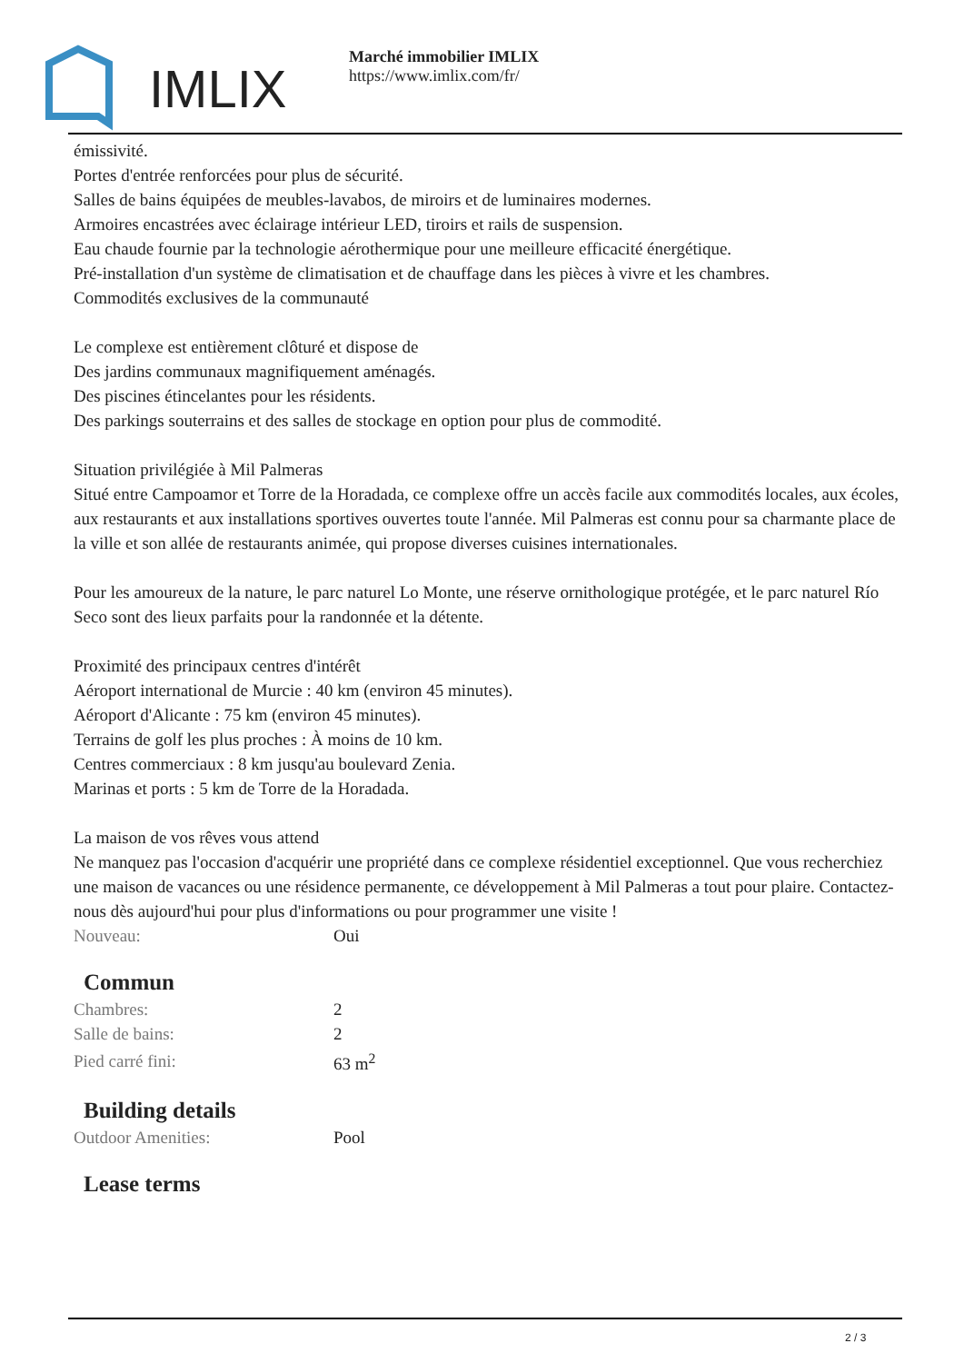IMLIX
Marché immobilier IMLIX
https://www.imlix.com/fr/
émissivité.
Portes d'entrée renforcées pour plus de sécurité.
Salles de bains équipées de meubles-lavabos, de miroirs et de luminaires modernes.
Armoires encastrées avec éclairage intérieur LED, tiroirs et rails de suspension.
Eau chaude fournie par la technologie aérothermique pour une meilleure efficacité énergétique.
Pré-installation d'un système de climatisation et de chauffage dans les pièces à vivre et les chambres.
Commodités exclusives de la communauté
Le complexe est entièrement clôturé et dispose de
Des jardins communaux magnifiquement aménagés.
Des piscines étincelantes pour les résidents.
Des parkings souterrains et des salles de stockage en option pour plus de commodité.
Situation privilégiée à Mil Palmeras
Situé entre Campoamor et Torre de la Horadada, ce complexe offre un accès facile aux commodités locales, aux écoles, aux restaurants et aux installations sportives ouvertes toute l'année. Mil Palmeras est connu pour sa charmante place de la ville et son allée de restaurants animée, qui propose diverses cuisines internationales.
Pour les amoureux de la nature, le parc naturel Lo Monte, une réserve ornithologique protégée, et le parc naturel Río Seco sont des lieux parfaits pour la randonnée et la détente.
Proximité des principaux centres d'intérêt
Aéroport international de Murcie : 40 km (environ 45 minutes).
Aéroport d'Alicante : 75 km (environ 45 minutes).
Terrains de golf les plus proches : À moins de 10 km.
Centres commerciaux : 8 km jusqu'au boulevard Zenia.
Marinas et ports : 5 km de Torre de la Horadada.
La maison de vos rêves vous attend
Ne manquez pas l'occasion d'acquérir une propriété dans ce complexe résidentiel exceptionnel. Que vous recherchiez une maison de vacances ou une résidence permanente, ce développement à Mil Palmeras a tout pour plaire. Contactez-nous dès aujourd'hui pour plus d'informations ou pour programmer une visite !
| Nouveau: | Oui |
Commun
| Chambres: | 2 |
| Salle de bains: | 2 |
| Pied carré fini: | 63 m<sup>2</sup> |
Building details
| Outdoor Amenities: | Pool |
Lease terms
2 / 3